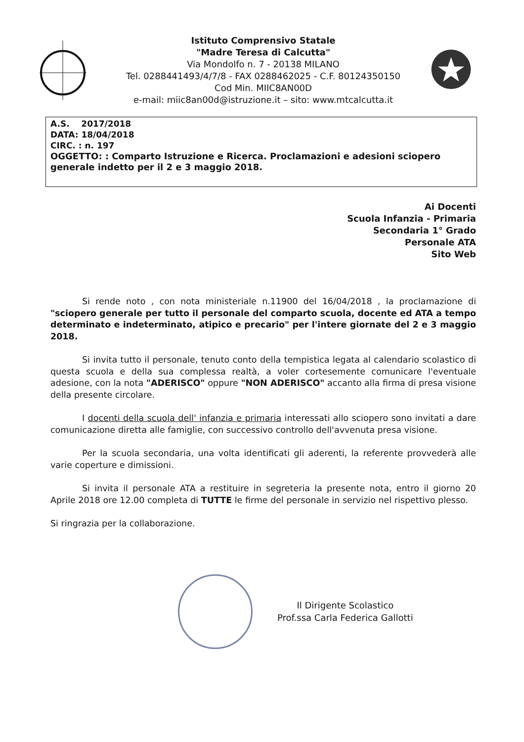Istituto Comprensivo Statale
"Madre Teresa di Calcutta"
Via Mondolfo n. 7 - 20138 MILANO
Tel. 0288441493/4/7/8 - FAX 0288462025 - C.F. 80124350150
Cod Min. MIIC8AN00D
e-mail: miic8an00d@istruzione.it – sito: www.mtcalcutta.it
A.S. 2017/2018
DATA: 18/04/2018
CIRC. : n. 197
OGGETTO: : Comparto Istruzione e Ricerca. Proclamazioni e adesioni sciopero generale indetto per il 2 e 3 maggio 2018.
Ai Docenti
Scuola Infanzia - Primaria
Secondaria 1° Grado
Personale ATA
Sito Web
Si rende noto , con nota ministeriale n.11900 del 16/04/2018 , la proclamazione di "sciopero generale per tutto il personale del comparto scuola, docente ed ATA a tempo determinato e indeterminato, atipico e precario" per l'intere giornate del 2 e 3 maggio 2018.
Si invita tutto il personale, tenuto conto della tempistica legata al calendario scolastico di questa scuola e della sua complessa realtà, a voler cortesemente comunicare l'eventuale adesione, con la nota "ADERISCO" oppure "NON ADERISCO" accanto alla firma di presa visione della presente circolare.
I docenti della scuola dell' infanzia e primaria interessati allo sciopero sono invitati a dare comunicazione diretta alle famiglie, con successivo controllo dell'avvenuta presa visione.
Per la scuola secondaria, una volta identificati gli aderenti, la referente provvederà alle varie coperture e dimissioni.
Si invita il personale ATA a restituire in segreteria la presente nota, entro il giorno 20 Aprile 2018 ore 12.00 completa di TUTTE le firme del personale in servizio nel rispettivo plesso.
Si ringrazia per la collaborazione.
Il Dirigente Scolastico
Prof.ssa Carla Federica Gallotti